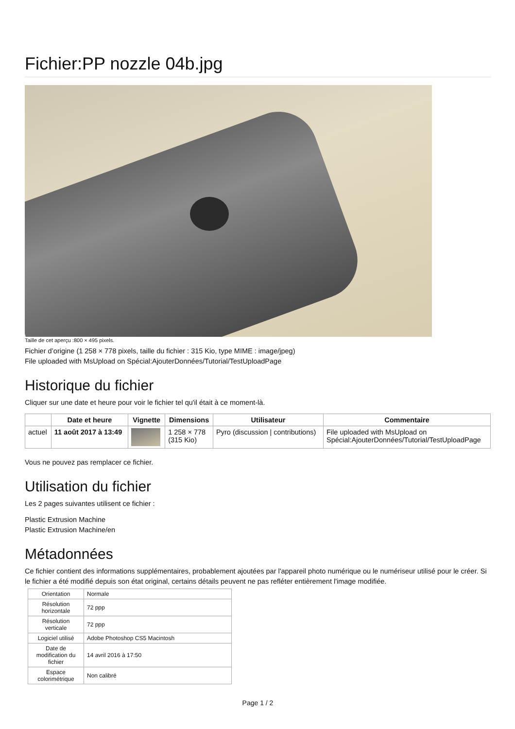Fichier:PP nozzle 04b.jpg
Taille de cet aperçu :800 × 495 pixels.
Fichier d’origine (1 258 × 778 pixels, taille du fichier : 315 Kio, type MIME : image/jpeg)
File uploaded with MsUpload on Spécial:AjouterDonnées/Tutorial/TestUploadPage
Historique du fichier
Cliquer sur une date et heure pour voir le fichier tel qu'il était à ce moment-là.
| | Date et heure | Vignette | Dimensions | Utilisateur | Commentaire |
| --- | --- | --- | --- | --- | --- |
| actuel | 11 août 2017 à 13:49 | | 1 258 × 778 (315 Kio) | Pyro (discussion / contributions) | File uploaded with MsUpload on Spécial:AjouterDonnées/Tutorial/TestUploadPage |
Vous ne pouvez pas remplacer ce fichier.
Utilisation du fichier
Les 2 pages suivantes utilisent ce fichier :
Plastic Extrusion Machine
Plastic Extrusion Machine/en
Métadonnées
Ce fichier contient des informations supplémentaires, probablement ajoutées par l'appareil photo numérique ou le numériseur utilisé pour le créer. Si le fichier a été modifié depuis son état original, certains détails peuvent ne pas refléter entièrement l'image modifiée.
| Orientation | Normale |
| Résolution horizontale | 72 ppp |
| Résolution verticale | 72 ppp |
| Logiciel utilisé | Adobe Photoshop CS5 Macintosh |
| Date de modification du fichier | 14 avril 2016 à 17:50 |
| Espace colorimétrique | Non calibré |
Page 1 / 2